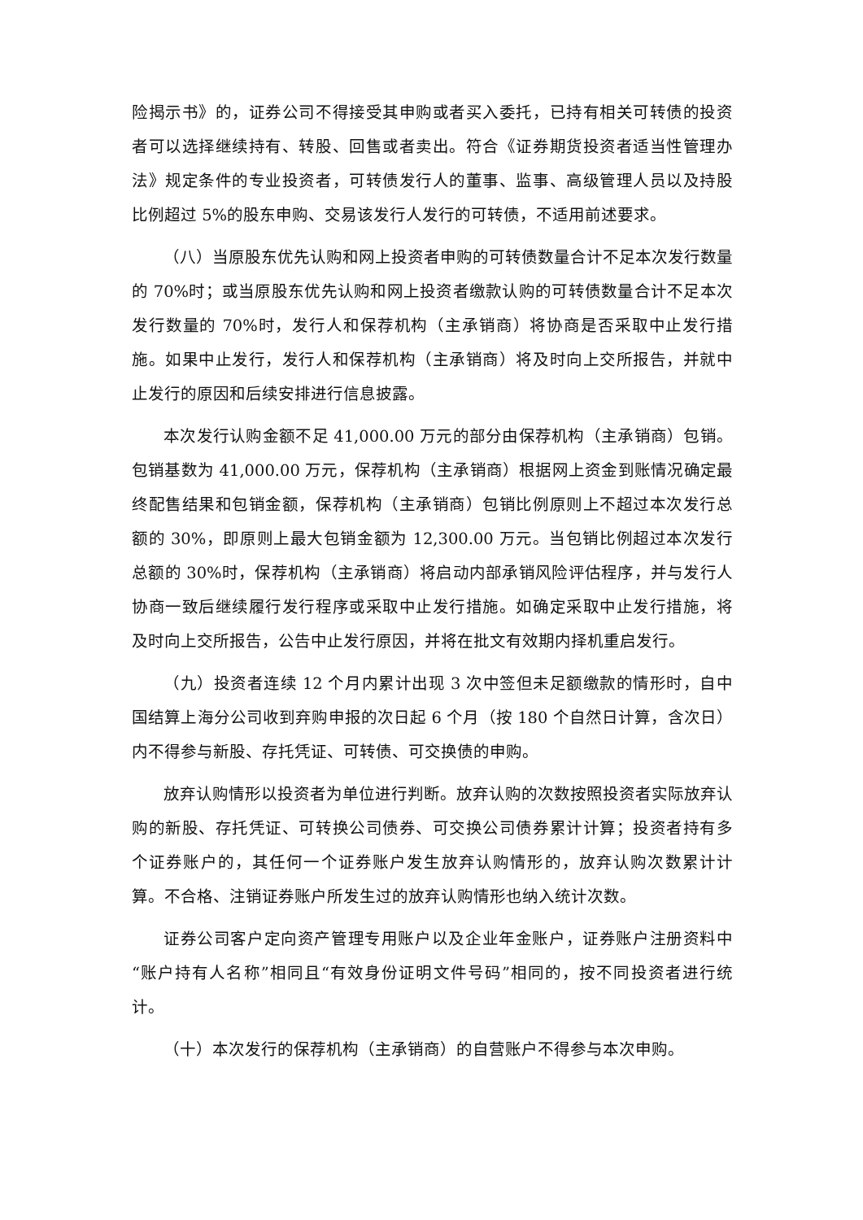险揭示书》的，证券公司不得接受其申购或者买入委托，已持有相关可转债的投资者可以选择继续持有、转股、回售或者卖出。符合《证券期货投资者适当性管理办法》规定条件的专业投资者，可转债发行人的董事、监事、高级管理人员以及持股比例超过 5%的股东申购、交易该发行人发行的可转债，不适用前述要求。
（八）当原股东优先认购和网上投资者申购的可转债数量合计不足本次发行数量的 70%时；或当原股东优先认购和网上投资者缴款认购的可转债数量合计不足本次发行数量的 70%时，发行人和保荐机构（主承销商）将协商是否采取中止发行措施。如果中止发行，发行人和保荐机构（主承销商）将及时向上交所报告，并就中止发行的原因和后续安排进行信息披露。
本次发行认购金额不足 41,000.00 万元的部分由保荐机构（主承销商）包销。包销基数为 41,000.00 万元，保荐机构（主承销商）根据网上资金到账情况确定最终配售结果和包销金额，保荐机构（主承销商）包销比例原则上不超过本次发行总额的 30%，即原则上最大包销金额为 12,300.00 万元。当包销比例超过本次发行总额的 30%时，保荐机构（主承销商）将启动内部承销风险评估程序，并与发行人协商一致后继续履行发行程序或采取中止发行措施。如确定采取中止发行措施，将及时向上交所报告，公告中止发行原因，并将在批文有效期内择机重启发行。
（九）投资者连续 12 个月内累计出现 3 次中签但未足额缴款的情形时，自中国结算上海分公司收到弃购申报的次日起 6 个月（按 180 个自然日计算，含次日）内不得参与新股、存托凭证、可转债、可交换债的申购。
放弃认购情形以投资者为单位进行判断。放弃认购的次数按照投资者实际放弃认购的新股、存托凭证、可转换公司债券、可交换公司债券累计计算；投资者持有多个证券账户的，其任何一个证券账户发生放弃认购情形的，放弃认购次数累计计算。不合格、注销证券账户所发生过的放弃认购情形也纳入统计次数。
证券公司客户定向资产管理专用账户以及企业年金账户，证券账户注册资料中“账户持有人名称”相同且“有效身份证明文件号码”相同的，按不同投资者进行统计。
（十）本次发行的保荐机构（主承销商）的自营账户不得参与本次申购。